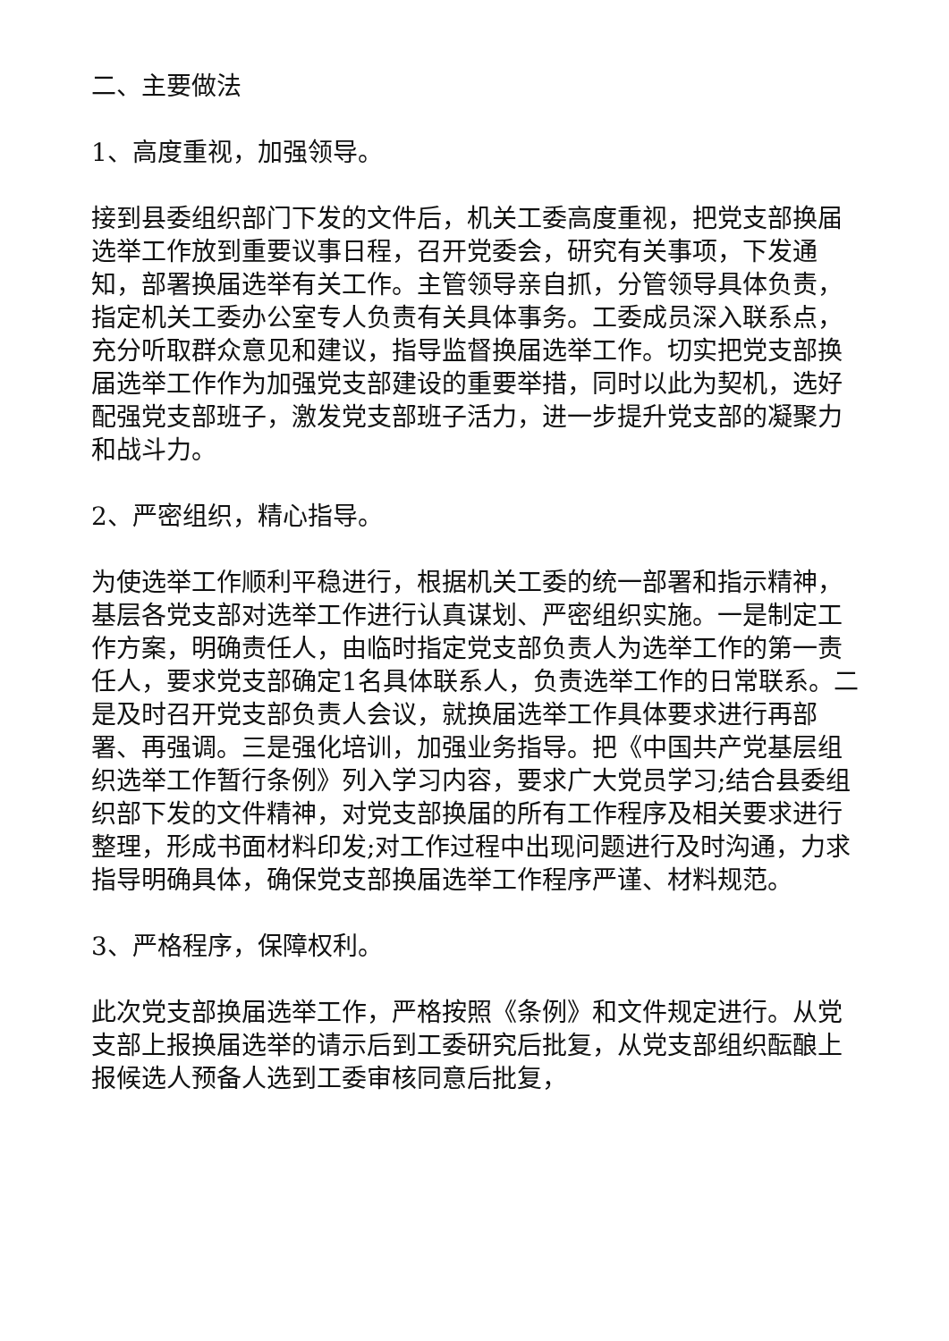二、主要做法
1、高度重视，加强领导。
接到县委组织部门下发的文件后，机关工委高度重视，把党支部换届选举工作放到重要议事日程，召开党委会，研究有关事项，下发通知，部署换届选举有关工作。主管领导亲自抓，分管领导具体负责，指定机关工委办公室专人负责有关具体事务。工委成员深入联系点，充分听取群众意见和建议，指导监督换届选举工作。切实把党支部换届选举工作作为加强党支部建设的重要举措，同时以此为契机，选好配强党支部班子，激发党支部班子活力，进一步提升党支部的凝聚力和战斗力。
2、严密组织，精心指导。
为使选举工作顺利平稳进行，根据机关工委的统一部署和指示精神，基层各党支部对选举工作进行认真谋划、严密组织实施。一是制定工作方案，明确责任人，由临时指定党支部负责人为选举工作的第一责任人，要求党支部确定1名具体联系人，负责选举工作的日常联系。二是及时召开党支部负责人会议，就换届选举工作具体要求进行再部署、再强调。三是强化培训，加强业务指导。把《中国共产党基层组织选举工作暂行条例》列入学习内容，要求广大党员学习;结合县委组织部下发的文件精神，对党支部换届的所有工作程序及相关要求进行整理，形成书面材料印发;对工作过程中出现问题进行及时沟通，力求指导明确具体，确保党支部换届选举工作程序严谨、材料规范。
3、严格程序，保障权利。
此次党支部换届选举工作，严格按照《条例》和文件规定进行。从党支部上报换届选举的请示后到工委研究后批复，从党支部组织酝酿上报候选人预备人选到工委审核同意后批复，